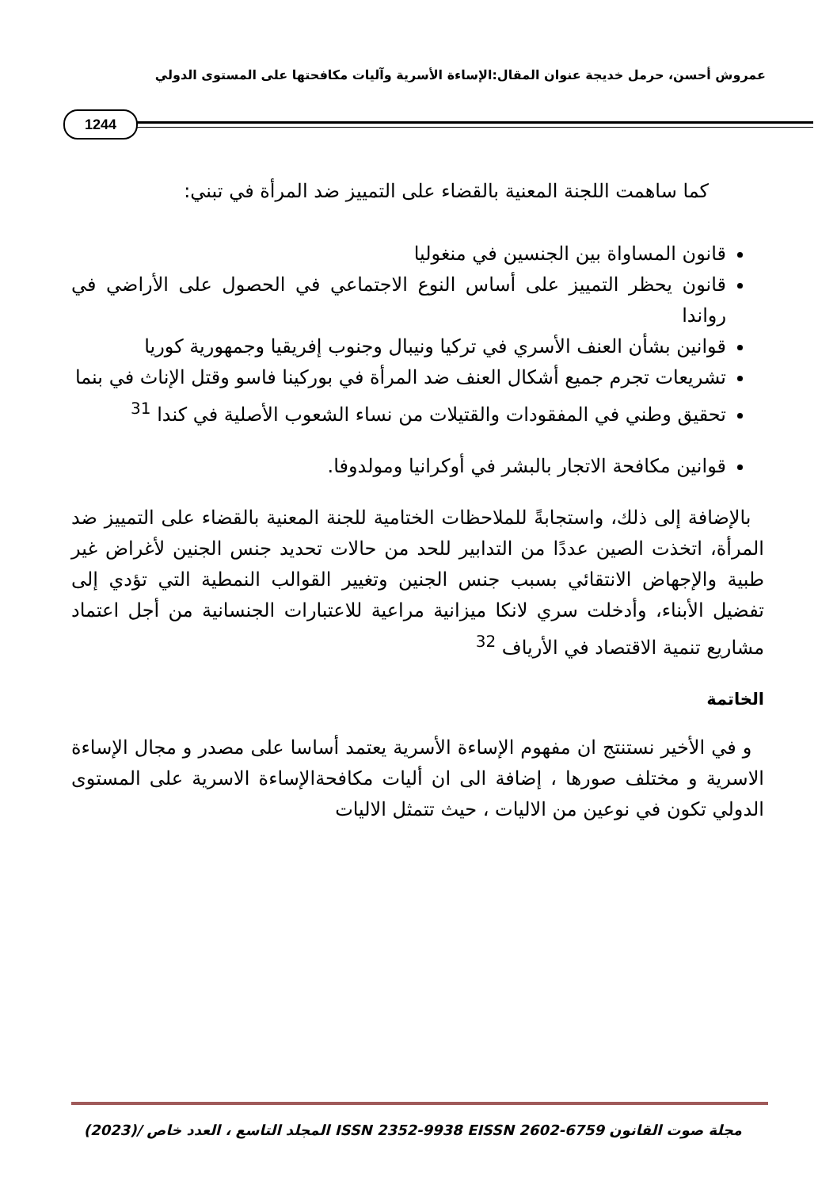عمروش أحسن، حرمل خديجة عنوان المقال:الإساءة الأسرية وآليات مكافحتها على المستوى الدولي
1244
كما ساهمت اللجنة المعنية بالقضاء على التمييز ضد المرأة في تبني:
قانون المساواة بين الجنسين في منغوليا
قانون يحظر التمييز على أساس النوع الاجتماعي في الحصول على الأراضي في رواندا
قوانين بشأن العنف الأسري في تركيا ونيبال وجنوب إفريقيا وجمهورية كوريا
تشريعات تجرم جميع أشكال العنف ضد المرأة في بوركينا فاسو وقتل الإناث في بنما
تحقيق وطني في المفقودات والقتيلات من نساء الشعوب الأصلية في كندا <sup>31</sup>
قوانين مكافحة الاتجار بالبشر في أوكرانيا ومولدوفا.
بالإضافة إلى ذلك، واستجابةً للملاحظات الختامية للجنة المعنية بالقضاء على التمييز ضد المرأة، اتخذت الصين عددًا من التدابير للحد من حالات تحديد جنس الجنين لأغراض غير طبية والإجهاض الانتقائي بسبب جنس الجنين وتغيير القوالب النمطية التي تؤدي إلى تفضيل الأبناء، وأدخلت سري لانكا ميزانية مراعية للاعتبارات الجنسانية من أجل اعتماد مشاريع تنمية الاقتصاد في الأرياف <sup>32</sup>
الخاتمة
و في الأخير نستنتج ان مفهوم الإساءة الأسرية يعتمد أساسا على مصدر و مجال الإساءة الاسرية و مختلف صورها ، إضافة الى ان أليات مكافحةالإساءة الاسرية على المستوى الدولي تكون في نوعين من الاليات ، حيث تتمثل الاليات
مجلة صوت القانون ISSN 2352-9938 EISSN 2602-6759 المجلد التاسع ، العدد خاص /(2023)